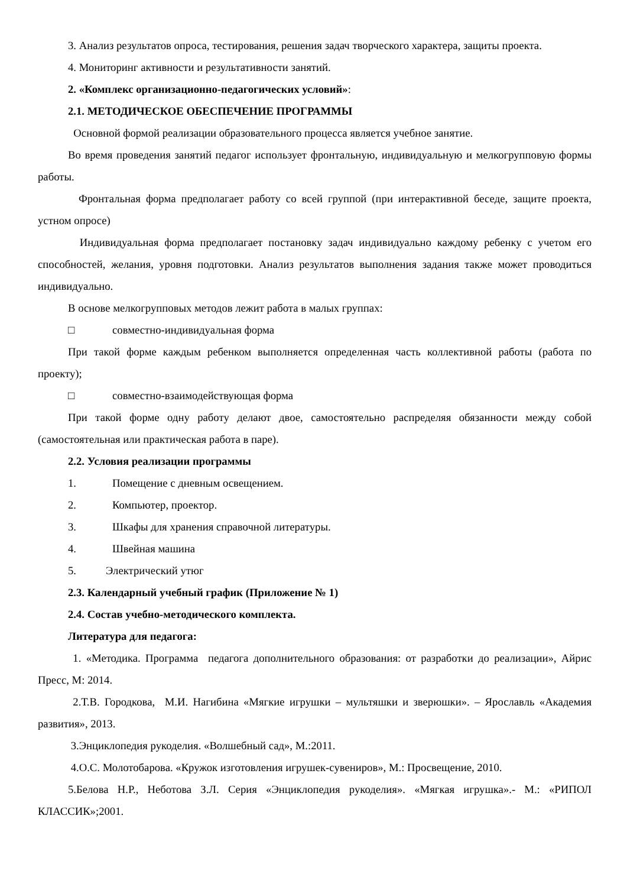3. Анализ результатов опроса, тестирования, решения задач творческого характера, защиты проекта.
4. Мониторинг активности и результативности занятий.
2. «Комплекс организационно-педагогических условий»:
2.1. МЕТОДИЧЕСКОЕ ОБЕСПЕЧЕНИЕ ПРОГРАММЫ
Основной формой реализации образовательного процесса является учебное занятие.
Во время проведения занятий педагог использует фронтальную, индивидуальную и мелкогрупповую формы работы.
Фронтальная форма предполагает работу со всей группой (при интерактивной беседе, защите проекта, устном опросе)
Индивидуальная форма предполагает постановку задач индивидуально каждому ребенку с учетом его способностей, желания, уровня подготовки. Анализ результатов выполнения задания также может проводиться индивидуально.
В основе мелкогрупповых методов лежит работа в малых группах:
□ совместно-индивидуальная форма
При такой форме каждым ребенком выполняется определенная часть коллективной работы (работа по проекту);
□ совместно-взаимодействующая форма
При такой форме одну работу делают двое, самостоятельно распределяя обязанности между собой (самостоятельная или практическая работа в паре).
2.2. Условия реализации программы
1. Помещение с дневным освещением.
2. Компьютер, проектор.
3. Шкафы для хранения справочной литературы.
4. Швейная машина
5. Электрический утюг
2.3. Календарный учебный график (Приложение № 1)
2.4. Состав учебно-методического комплекта.
Литература для педагога:
1. «Методика. Программа педагога дополнительного образования: от разработки до реализации», Айрис Пресс, М: 2014.
2.Т.В. Городкова, М.И. Нагибина «Мягкие игрушки – мультяшки и зверюшки». – Ярославль «Академия развития», 2013.
3.Энциклопедия рукоделия. «Волшебный сад», М.:2011.
4.О.С. Молотобарова. «Кружок изготовления игрушек-сувениров», М.: Просвещение, 2010.
5.Белова Н.Р., Неботова З.Л. Серия «Энциклопедия рукоделия». «Мягкая игрушка».- М.: «РИПОЛ КЛАССИК»;2001.